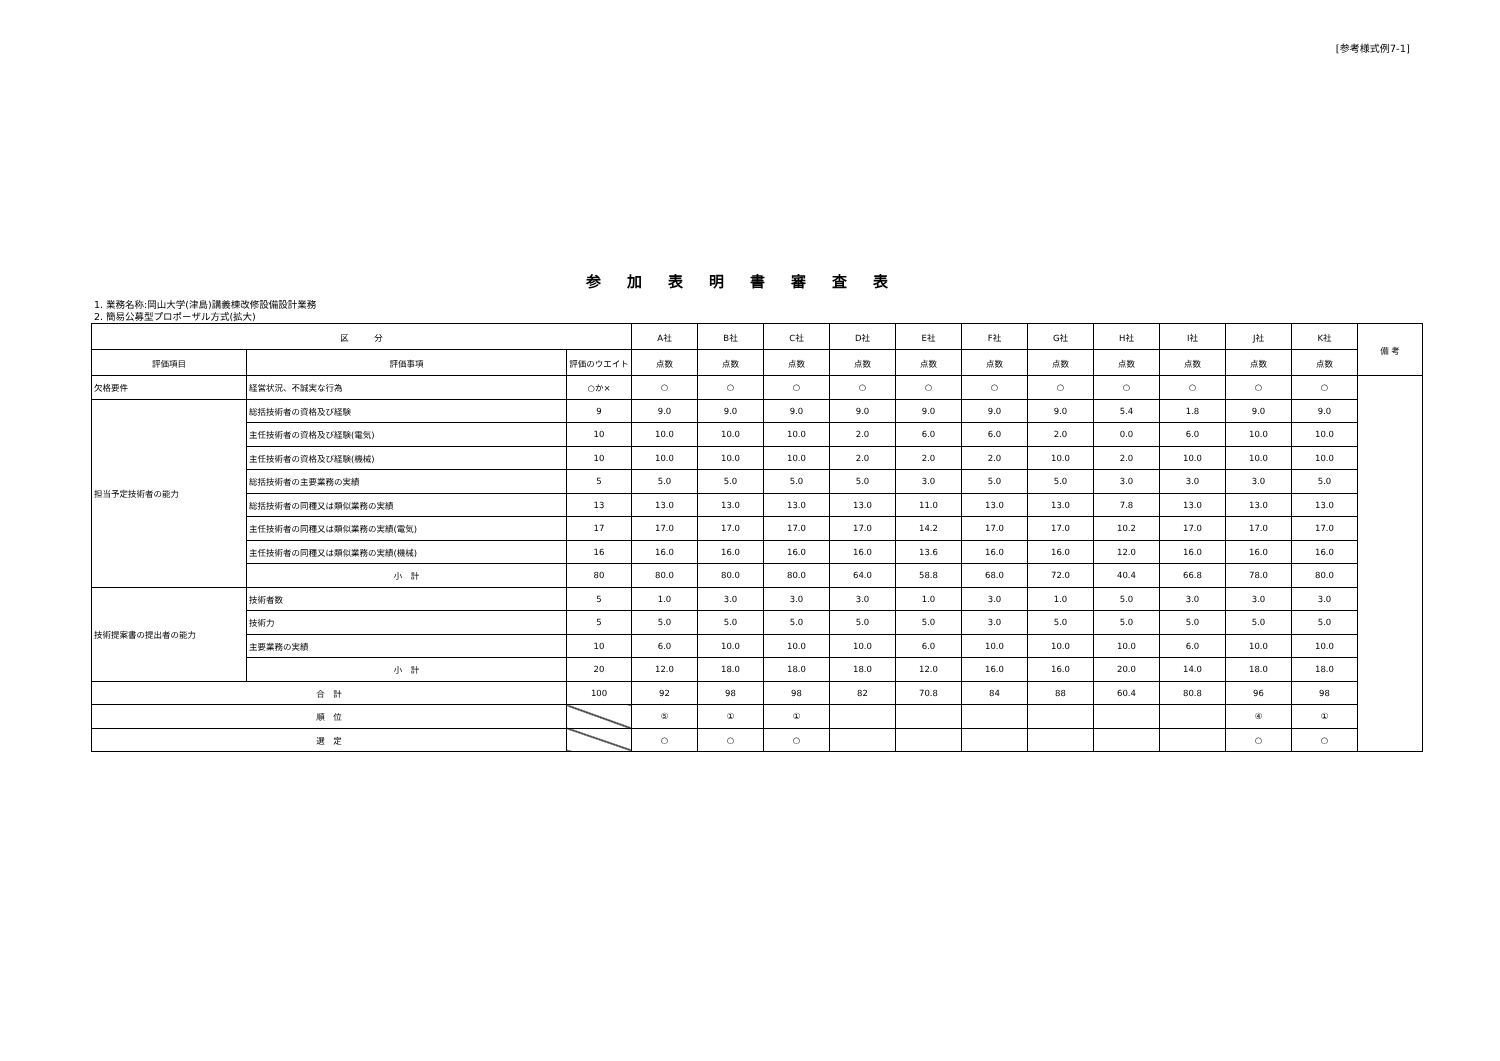[参考様式例7-1]
参加表明書審査表
1. 業務名称:岡山大学(津島)講義棟改修設備設計業務
2. 簡易公募型プロポーザル方式(拡大)
| 区 分 | | | A社 | B社 | C社 | D社 | E社 | F社 | G社 | H社 | I社 | J社 | K社 | 備 考 |
| --- | --- | --- | --- | --- | --- | --- | --- | --- | --- | --- | --- | --- | --- | --- |
| 評価項目 | 評価事項 | 評価のウエイト | 点数 | 点数 | 点数 | 点数 | 点数 | 点数 | 点数 | 点数 | 点数 | 点数 | 点数 | |
| 欠格要件 | 経営状況、不誠実な行為 | ○か× | ○ | ○ | ○ | ○ | ○ | ○ | ○ | ○ | ○ | ○ | ○ | |
| 担当予定技術者の能力 | 総括技術者の資格及び経験 | 9 | 9.0 | 9.0 | 9.0 | 9.0 | 9.0 | 9.0 | 9.0 | 5.4 | 1.8 | 9.0 | 9.0 | |
| | 主任技術者の資格及び経験(電気) | 10 | 10.0 | 10.0 | 10.0 | 2.0 | 6.0 | 6.0 | 2.0 | 0.0 | 6.0 | 10.0 | 10.0 | |
| | 主任技術者の資格及び経験(機械) | 10 | 10.0 | 10.0 | 10.0 | 2.0 | 2.0 | 2.0 | 10.0 | 2.0 | 10.0 | 10.0 | 10.0 | |
| | 総括技術者の主要業務の実績 | 5 | 5.0 | 5.0 | 5.0 | 5.0 | 3.0 | 5.0 | 5.0 | 3.0 | 3.0 | 3.0 | 5.0 | |
| | 総括技術者の同種又は類似業務の実績 | 13 | 13.0 | 13.0 | 13.0 | 13.0 | 11.0 | 13.0 | 13.0 | 7.8 | 13.0 | 13.0 | 13.0 | |
| | 主任技術者の同種又は類似業務の実績(電気) | 17 | 17.0 | 17.0 | 17.0 | 17.0 | 14.2 | 17.0 | 17.0 | 10.2 | 17.0 | 17.0 | 17.0 | |
| | 主任技術者の同種又は類似業務の実績(機械) | 16 | 16.0 | 16.0 | 16.0 | 16.0 | 13.6 | 16.0 | 16.0 | 12.0 | 16.0 | 16.0 | 16.0 | |
| | 小 計 | 80 | 80.0 | 80.0 | 80.0 | 64.0 | 58.8 | 68.0 | 72.0 | 40.4 | 66.8 | 78.0 | 80.0 | |
| 技術提案書の提出者の能力 | 技術者数 | 5 | 1.0 | 3.0 | 3.0 | 3.0 | 1.0 | 3.0 | 1.0 | 5.0 | 3.0 | 3.0 | 3.0 | |
| | 技術力 | 5 | 5.0 | 5.0 | 5.0 | 5.0 | 5.0 | 3.0 | 5.0 | 5.0 | 5.0 | 5.0 | 5.0 | |
| | 主要業務の実績 | 10 | 6.0 | 10.0 | 10.0 | 10.0 | 6.0 | 10.0 | 10.0 | 10.0 | 6.0 | 10.0 | 10.0 | |
| | 小 計 | 20 | 12.0 | 18.0 | 18.0 | 18.0 | 12.0 | 16.0 | 16.0 | 20.0 | 14.0 | 18.0 | 18.0 | |
| 合 計 | | 100 | 92 | 98 | 98 | 82 | 70.8 | 84 | 88 | 60.4 | 80.8 | 96 | 98 | |
| 順 位 | | | ⑤ | ① | ① | | | | | | | ④ | ① | |
| 選 定 | | | ○ | ○ | ○ | | | | | | | ○ | ○ | |